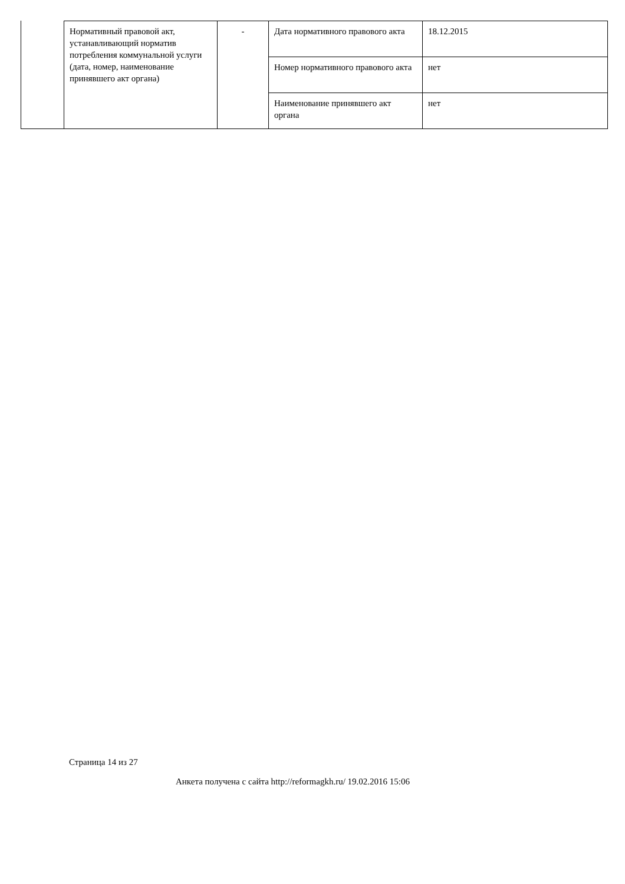| Нормативный правовой акт, устанавливающий норматив потребления коммунальной услуги (дата, номер, наименование принявшего акт органа) | - | Дата нормативного правового акта | 18.12.2015 |
| | | Номер нормативного правового акта | нет |
| | | Наименование принявшего акт органа | нет |
Страница 14 из 27
Анкета получена с сайта http://reformagkh.ru/ 19.02.2016 15:06